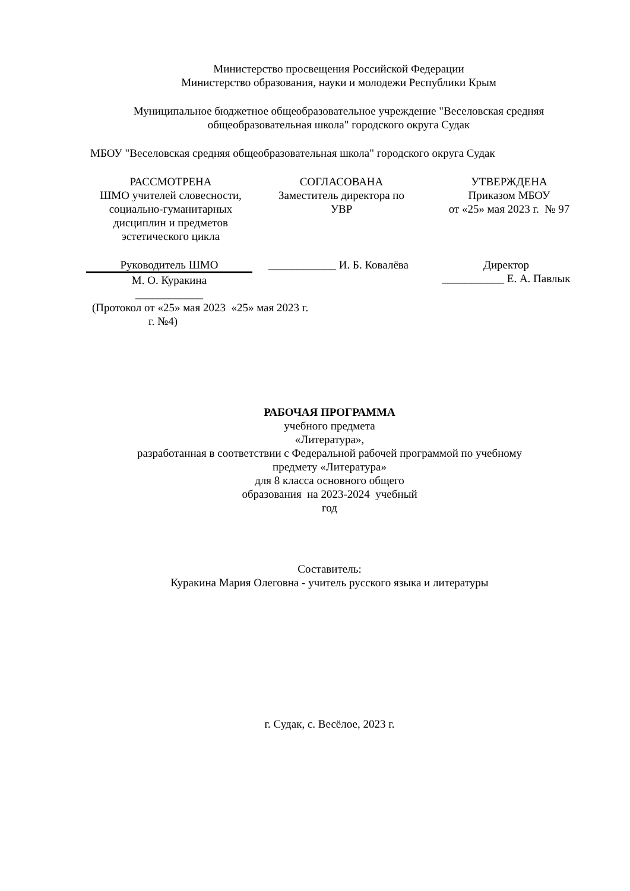Министерство просвещения Российской Федерации
Министерство образования, науки и молодежи Республики Крым
Муниципальное бюджетное общеобразовательное учреждение "Веселовская средняя
общеобразовательная школа" городского округа Судак
МБОУ "Веселовская средняя общеобразовательная школа" городского округа Судак
РАССМОТРЕНА
ШМО учителей словесности,
социально-гуманитарных
дисциплин и предметов
эстетического цикла
СОГЛАСОВАНА
Заместитель директора по
УВР
УТВЕРЖДЕНА
Приказом МБОУ
от «25» мая 2023 г. № 97
Руководитель ШМО
М. О. Куракина
____________
____________ И. Б. Ковалёва
Директор
___________ Е. А. Павлык
(Протокол от «25» мая 2023 «25» мая 2023 г.
г. №4)
РАБОЧАЯ ПРОГРАММА
учебного предмета
«Литература»,
разработанная в соответствии с Федеральной рабочей программой по учебному
предмету «Литература»
для 8 класса основного общего
образования на 2023-2024 учебный
год
Составитель:
Куракина Мария Олеговна - учитель русского языка и литературы
г. Судак, с. Весёлое, 2023 г.